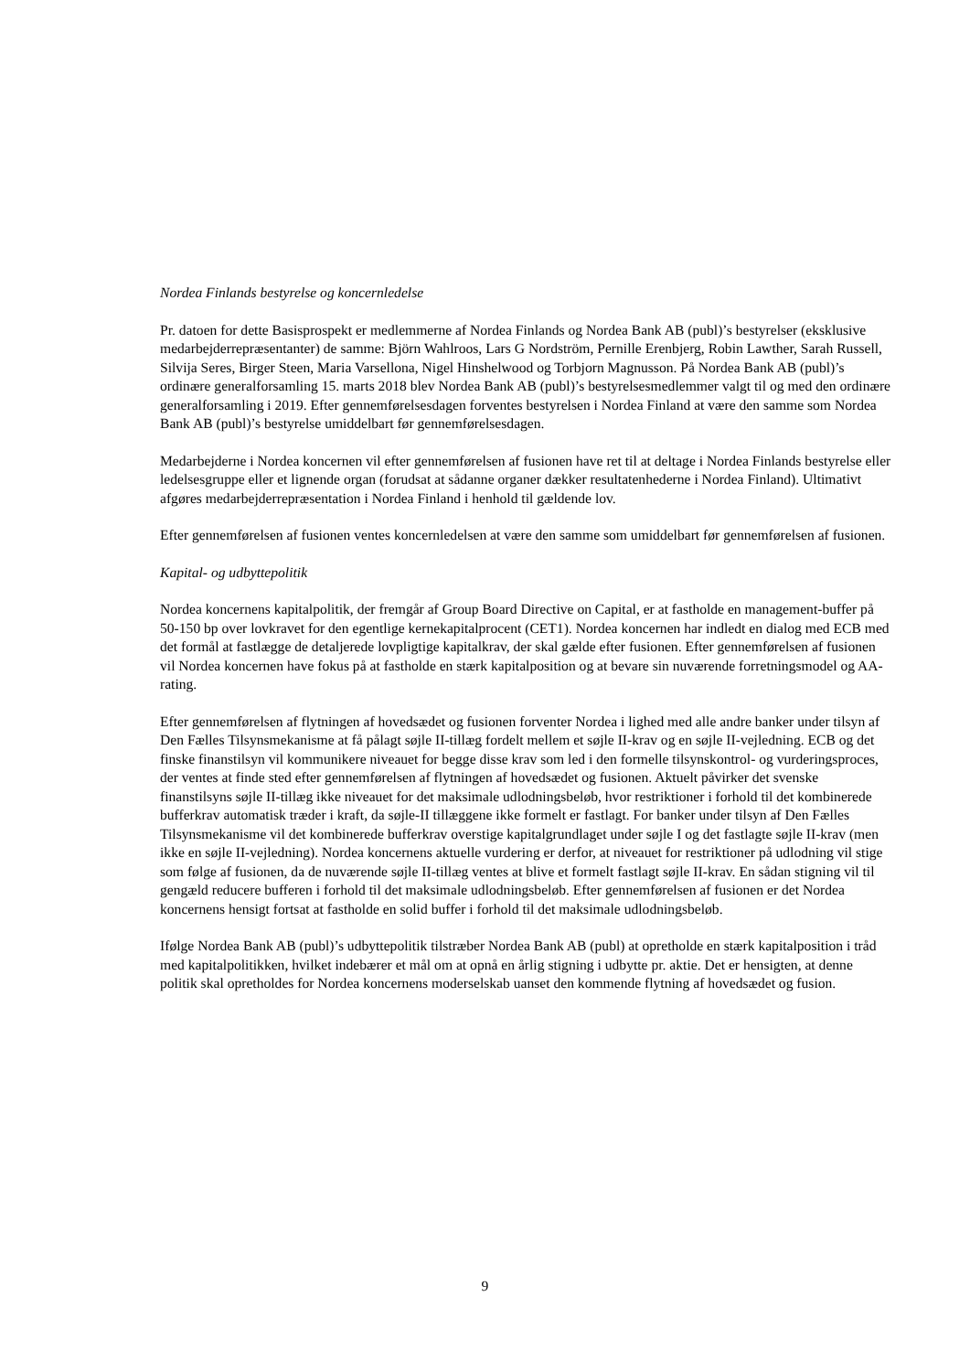Nordea Finlands bestyrelse og koncernledelse
Pr. datoen for dette Basisprospekt er medlemmerne af Nordea Finlands og Nordea Bank AB (publ)’s bestyrelser (eksklusive medarbejderrepræsentanter) de samme: Björn Wahlroos, Lars G Nordström, Pernille Erenbjerg, Robin Lawther, Sarah Russell, Silvija Seres, Birger Steen, Maria Varsellona, Nigel Hinshelwood og Torbjorn Magnusson. På Nordea Bank AB (publ)’s ordinære generalforsamling 15. marts 2018 blev Nordea Bank AB (publ)’s bestyrelsesmedlemmer valgt til og med den ordinære generalforsamling i 2019. Efter gennemførelsesdagen forventes bestyrelsen i Nordea Finland at være den samme som Nordea Bank AB (publ)’s bestyrelse umiddelbart før gennemførelsesdagen.
Medarbejderne i Nordea koncernen vil efter gennemførelsen af fusionen have ret til at deltage i Nordea Finlands bestyrelse eller ledelsesgruppe eller et lignende organ (forudsat at sådanne organer dækker resultatenhederne i Nordea Finland). Ultimativt afgøres medarbejderrepræsentation i Nordea Finland i henhold til gældende lov.
Efter gennemførelsen af fusionen ventes koncernledelsen at være den samme som umiddelbart før gennemførelsen af fusionen.
Kapital- og udbyttepolitik
Nordea koncernens kapitalpolitik, der fremgår af Group Board Directive on Capital, er at fastholde en management-buffer på 50-150 bp over lovkravet for den egentlige kernekapitalprocent (CET1). Nordea koncernen har indledt en dialog med ECB med det formål at fastlægge de detaljerede lovpligtige kapitalkrav, der skal gælde efter fusionen. Efter gennemførelsen af fusionen vil Nordea koncernen have fokus på at fastholde en stærk kapitalposition og at bevare sin nuværende forretningsmodel og AA-rating.
Efter gennemførelsen af flytningen af hovedsædet og fusionen forventer Nordea i lighed med alle andre banker under tilsyn af Den Fælles Tilsynsmekanisme at få pålagt søjle II-tillæg fordelt mellem et søjle II-krav og en søjle II-vejledning. ECB og det finske finanstilsyn vil kommunikere niveauet for begge disse krav som led i den formelle tilsynskontrol- og vurderingsproces, der ventes at finde sted efter gennemførelsen af flytningen af hovedsædet og fusionen. Aktuelt påvirker det svenske finanstilsyns søjle II-tillæg ikke niveauet for det maksimale udlodningsbeløb, hvor restriktioner i forhold til det kombinerede bufferkrav automatisk træder i kraft, da søjle-II tillæggene ikke formelt er fastlagt. For banker under tilsyn af Den Fælles Tilsynsmekanisme vil det kombinerede bufferkrav overstige kapitalgrundlaget under søjle I og det fastlagte søjle II-krav (men ikke en søjle II-vejledning). Nordea koncernens aktuelle vurdering er derfor, at niveauet for restriktioner på udlodning vil stige som følge af fusionen, da de nuværende søjle II-tillæg ventes at blive et formelt fastlagt søjle II-krav. En sådan stigning vil til gengæld reducere bufferen i forhold til det maksimale udlodningsbeløb. Efter gennemførelsen af fusionen er det Nordea koncernens hensigt fortsat at fastholde en solid buffer i forhold til det maksimale udlodningsbeløb.
Ifølge Nordea Bank AB (publ)’s udbyttepolitik tilstræber Nordea Bank AB (publ) at opretholde en stærk kapitalposition i tråd med kapitalpolitikken, hvilket indebærer et mål om at opnå en årlig stigning i udbytte pr. aktie. Det er hensigten, at denne politik skal opretholdes for Nordea koncernens moderselskab uanset den kommende flytning af hovedsædet og fusion.
9